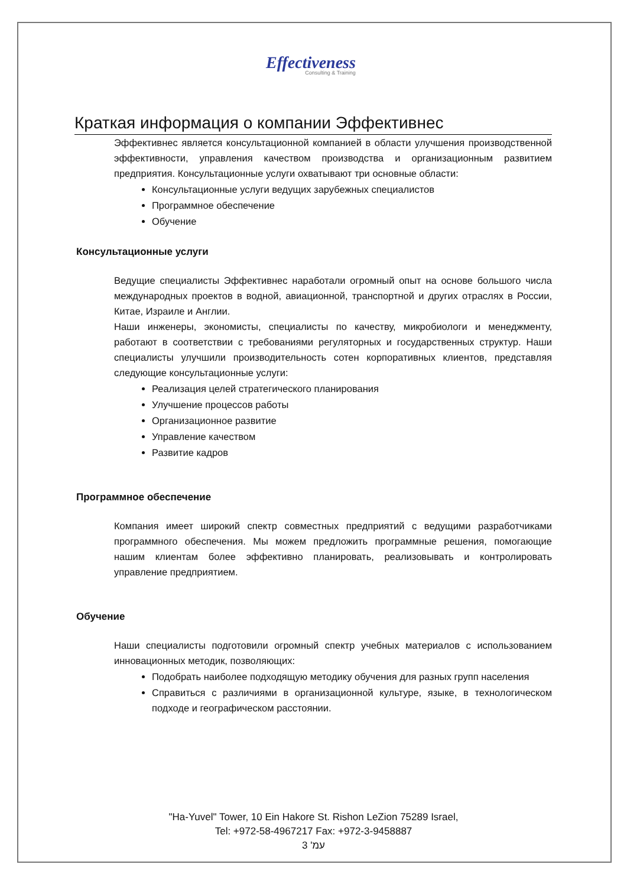Effectiveness
Consulting & Training
Краткая информация о компании Эффективнес
Эффективнес является консультационной компанией в области улучшения производственной эффективности, управления качеством производства и организационным развитием предприятия. Консультационные услуги охватывают три основные области:
Консультационные услуги ведущих зарубежных специалистов
Программное обеспечение
Обучение
Консультационные услуги
Ведущие специалисты Эффективнес наработали огромный опыт на основе большого числа международных проектов в водной, авиационной, транспортной и других отраслях в России, Китае, Израиле и Англии.
Наши инженеры, экономисты, специалисты по качеству, микробиологи и менеджменту, работают в соответствии с требованиями регуляторных и государственных структур. Наши специалисты улучшили производительность сотен корпоративных клиентов, представляя следующие консультационные услуги:
Реализация целей стратегического планирования
Улучшение процессов работы
Организационное развитие
Управление качеством
Развитие кадров
Программное обеспечение
Компания имеет широкий спектр совместных предприятий с ведущими разработчиками программного обеспечения. Мы можем предложить программные решения, помогающие нашим клиентам более эффективно планировать, реализовывать и контролировать управление предприятием.
Обучение
Наши специалисты подготовили огромный спектр учебных материалов с использованием инновационных методик, позволяющих:
Подобрать наиболее подходящую методику обучения для разных групп населения
Справиться с различиями в организационной культуре, языке, в технологическом подходе и географическом расстоянии.
"Ha-Yuvel" Tower, 10 Ein Hakore St. Rishon LeZion 75289 Israel,
Tel: +972-58-4967217 Fax: +972-3-9458887
עמ' 3